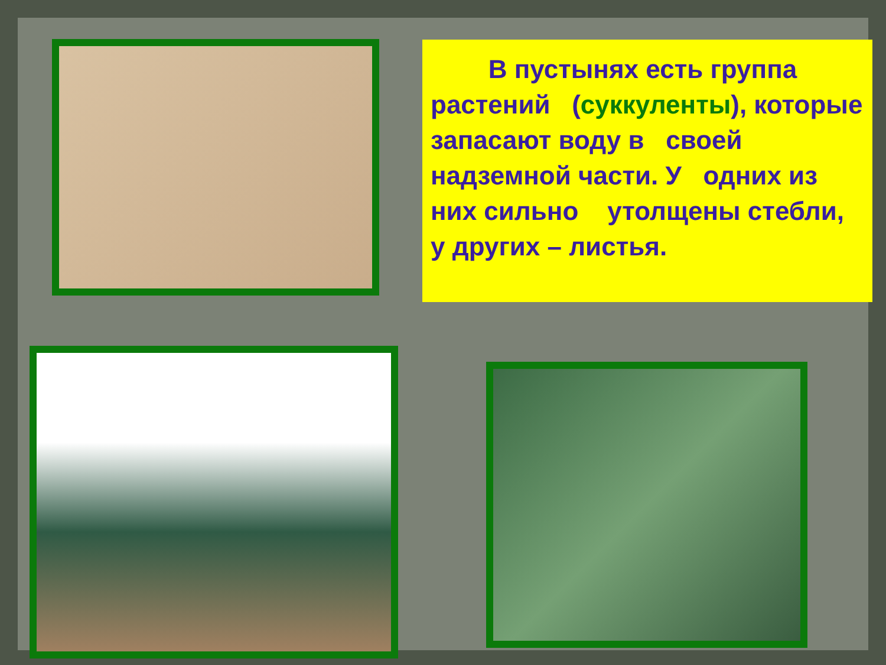В пустынях есть группа растений (суккуленты), которые запасают воду в своей надземной части. У одних из них сильно утолщены стебли, у других – листья.